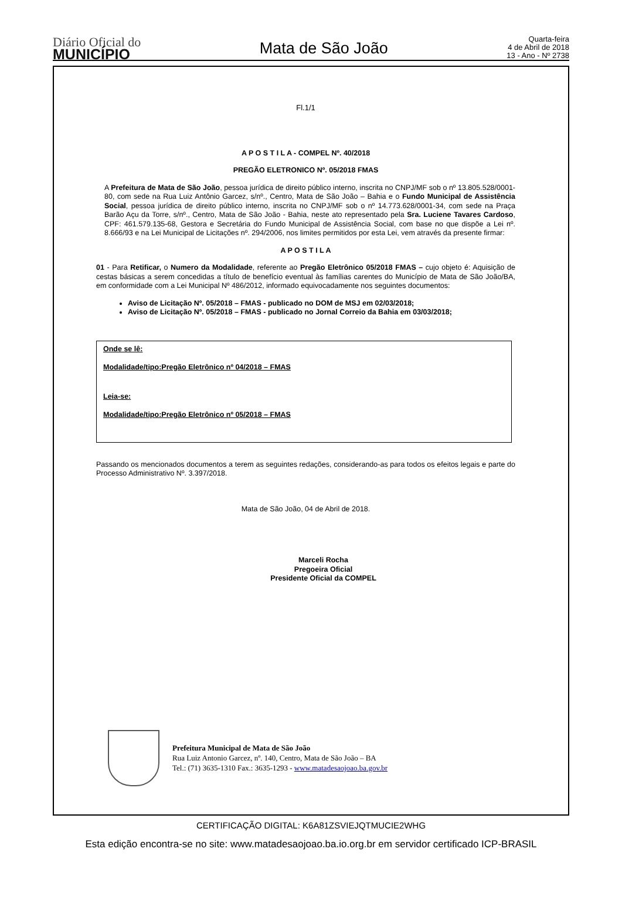Diário Oficial do
MUNICÍPIO
Mata de São João
Quarta-feira
4 de Abril de 2018
13 - Ano - Nº 2738
Fl.1/1
A P O S T I L A - COMPEL Nº. 40/2018
PREGÃO ELETRONICO Nº. 05/2018 FMAS
A Prefeitura de Mata de São João, pessoa jurídica de direito público interno, inscrita no CNPJ/MF sob o nº 13.805.528/0001-80, com sede na Rua Luiz Antônio Garcez, s/nº., Centro, Mata de São João – Bahia e o Fundo Municipal de Assistência Social, pessoa jurídica de direito público interno, inscrita no CNPJ/MF sob o nº 14.773.628/0001-34, com sede na Praça Barão Açu da Torre, s/nº., Centro, Mata de São João - Bahia, neste ato representado pela Sra. Luciene Tavares Cardoso, CPF: 461.579.135-68, Gestora e Secretária do Fundo Municipal de Assistência Social, com base no que dispõe a Lei nº. 8.666/93 e na Lei Municipal de Licitações nº. 294/2006, nos limites permitidos por esta Lei, vem através da presente firmar:
A P O S T I L A
01 - Para Retificar, o Numero da Modalidade, referente ao Pregão Eletrônico 05/2018 FMAS – cujo objeto é: Aquisição de cestas básicas a serem concedidas a título de benefício eventual às famílias carentes do Município de Mata de São João/BA, em conformidade com a Lei Municipal Nº 486/2012, informado equivocadamente nos seguintes documentos:
Aviso de Licitação Nº. 05/2018 – FMAS - publicado no DOM de MSJ em 02/03/2018;
Aviso de Licitação Nº. 05/2018 – FMAS - publicado no Jornal Correio da Bahia em 03/03/2018;
Onde se lê:
Modalidade/tipo:Pregão Eletrônico nº 04/2018 – FMAS
Leia-se:
Modalidade/tipo:Pregão Eletrônico nº 05/2018 – FMAS
Passando os mencionados documentos a terem as seguintes redações, considerando-as para todos os efeitos legais e parte do Processo Administrativo Nº. 3.397/2018.
Mata de São João, 04 de Abril de 2018.
Marceli Rocha
Pregoeira Oficial
Presidente Oficial da COMPEL
Prefeitura Municipal de Mata de São João
Rua Luiz Antonio Garcez, nº. 140, Centro, Mata de São João – BA
Tel.: (71) 3635-1310 Fax.: 3635-1293 - www.matadesaojoao.ba.gov.br
CERTIFICAÇÃO DIGITAL: K6A81ZSVIEJQTMUCIE2WHG
Esta edição encontra-se no site: www.matadesaojoao.ba.io.org.br em servidor certificado ICP-BRASIL